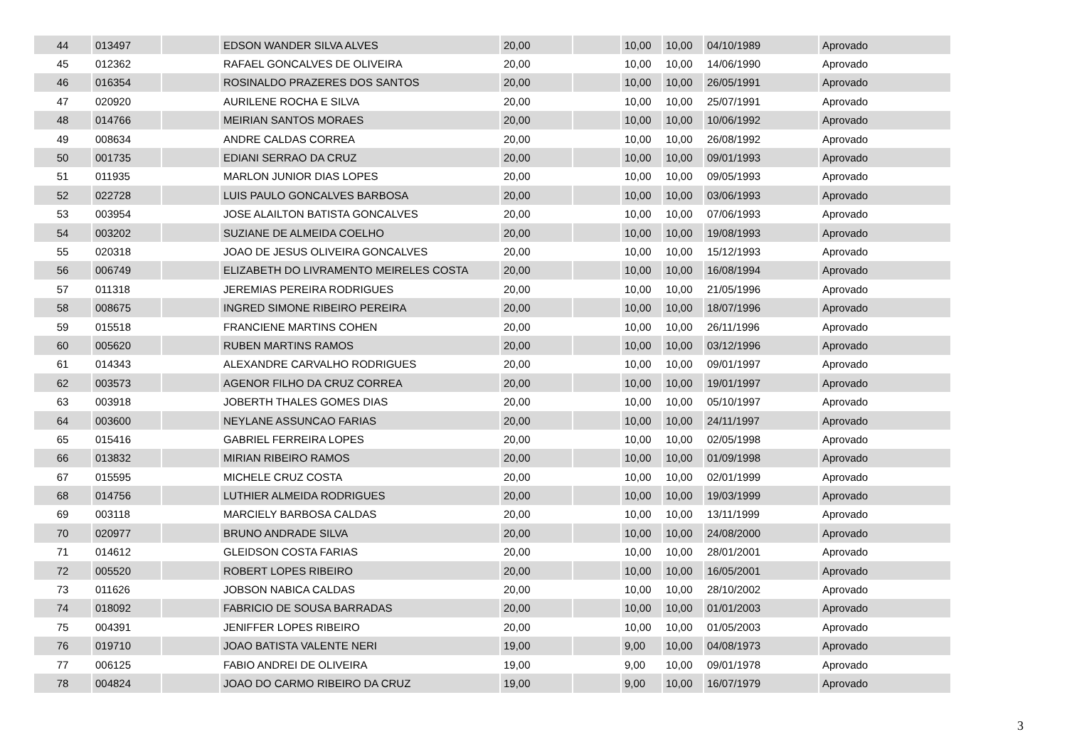| 44 | 013497 | | EDSON WANDER SILVA ALVES | 20,00 | | 10,00 | 10,00 | 04/10/1989 | Aprovado |
| 45 | 012362 | | RAFAEL GONCALVES DE OLIVEIRA | 20,00 | | 10,00 | 10,00 | 14/06/1990 | Aprovado |
| 46 | 016354 | | ROSINALDO PRAZERES DOS SANTOS | 20,00 | | 10,00 | 10,00 | 26/05/1991 | Aprovado |
| 47 | 020920 | | AURILENE ROCHA E SILVA | 20,00 | | 10,00 | 10,00 | 25/07/1991 | Aprovado |
| 48 | 014766 | | MEIRIAN SANTOS MORAES | 20,00 | | 10,00 | 10,00 | 10/06/1992 | Aprovado |
| 49 | 008634 | | ANDRE CALDAS CORREA | 20,00 | | 10,00 | 10,00 | 26/08/1992 | Aprovado |
| 50 | 001735 | | EDIANI SERRAO DA CRUZ | 20,00 | | 10,00 | 10,00 | 09/01/1993 | Aprovado |
| 51 | 011935 | | MARLON JUNIOR DIAS LOPES | 20,00 | | 10,00 | 10,00 | 09/05/1993 | Aprovado |
| 52 | 022728 | | LUIS PAULO GONCALVES BARBOSA | 20,00 | | 10,00 | 10,00 | 03/06/1993 | Aprovado |
| 53 | 003954 | | JOSE ALAILTON BATISTA GONCALVES | 20,00 | | 10,00 | 10,00 | 07/06/1993 | Aprovado |
| 54 | 003202 | | SUZIANE DE ALMEIDA COELHO | 20,00 | | 10,00 | 10,00 | 19/08/1993 | Aprovado |
| 55 | 020318 | | JOAO DE JESUS OLIVEIRA GONCALVES | 20,00 | | 10,00 | 10,00 | 15/12/1993 | Aprovado |
| 56 | 006749 | | ELIZABETH DO LIVRAMENTO MEIRELES COSTA | 20,00 | | 10,00 | 10,00 | 16/08/1994 | Aprovado |
| 57 | 011318 | | JEREMIAS PEREIRA RODRIGUES | 20,00 | | 10,00 | 10,00 | 21/05/1996 | Aprovado |
| 58 | 008675 | | INGRED SIMONE RIBEIRO PEREIRA | 20,00 | | 10,00 | 10,00 | 18/07/1996 | Aprovado |
| 59 | 015518 | | FRANCIENE MARTINS COHEN | 20,00 | | 10,00 | 10,00 | 26/11/1996 | Aprovado |
| 60 | 005620 | | RUBEN MARTINS RAMOS | 20,00 | | 10,00 | 10,00 | 03/12/1996 | Aprovado |
| 61 | 014343 | | ALEXANDRE CARVALHO RODRIGUES | 20,00 | | 10,00 | 10,00 | 09/01/1997 | Aprovado |
| 62 | 003573 | | AGENOR FILHO DA CRUZ CORREA | 20,00 | | 10,00 | 10,00 | 19/01/1997 | Aprovado |
| 63 | 003918 | | JOBERTH THALES GOMES DIAS | 20,00 | | 10,00 | 10,00 | 05/10/1997 | Aprovado |
| 64 | 003600 | | NEYLANE ASSUNCAO FARIAS | 20,00 | | 10,00 | 10,00 | 24/11/1997 | Aprovado |
| 65 | 015416 | | GABRIEL FERREIRA LOPES | 20,00 | | 10,00 | 10,00 | 02/05/1998 | Aprovado |
| 66 | 013832 | | MIRIAN RIBEIRO RAMOS | 20,00 | | 10,00 | 10,00 | 01/09/1998 | Aprovado |
| 67 | 015595 | | MICHELE CRUZ COSTA | 20,00 | | 10,00 | 10,00 | 02/01/1999 | Aprovado |
| 68 | 014756 | | LUTHIER ALMEIDA RODRIGUES | 20,00 | | 10,00 | 10,00 | 19/03/1999 | Aprovado |
| 69 | 003118 | | MARCIELY BARBOSA CALDAS | 20,00 | | 10,00 | 10,00 | 13/11/1999 | Aprovado |
| 70 | 020977 | | BRUNO ANDRADE SILVA | 20,00 | | 10,00 | 10,00 | 24/08/2000 | Aprovado |
| 71 | 014612 | | GLEIDSON COSTA FARIAS | 20,00 | | 10,00 | 10,00 | 28/01/2001 | Aprovado |
| 72 | 005520 | | ROBERT LOPES RIBEIRO | 20,00 | | 10,00 | 10,00 | 16/05/2001 | Aprovado |
| 73 | 011626 | | JOBSON NABICA CALDAS | 20,00 | | 10,00 | 10,00 | 28/10/2002 | Aprovado |
| 74 | 018092 | | FABRICIO DE SOUSA BARRADAS | 20,00 | | 10,00 | 10,00 | 01/01/2003 | Aprovado |
| 75 | 004391 | | JENIFFER LOPES RIBEIRO | 20,00 | | 10,00 | 10,00 | 01/05/2003 | Aprovado |
| 76 | 019710 | | JOAO BATISTA VALENTE NERI | 19,00 | | 9,00 | 10,00 | 04/08/1973 | Aprovado |
| 77 | 006125 | | FABIO ANDREI DE OLIVEIRA | 19,00 | | 9,00 | 10,00 | 09/01/1978 | Aprovado |
| 78 | 004824 | | JOAO DO CARMO RIBEIRO DA CRUZ | 19,00 | | 9,00 | 10,00 | 16/07/1979 | Aprovado |
3